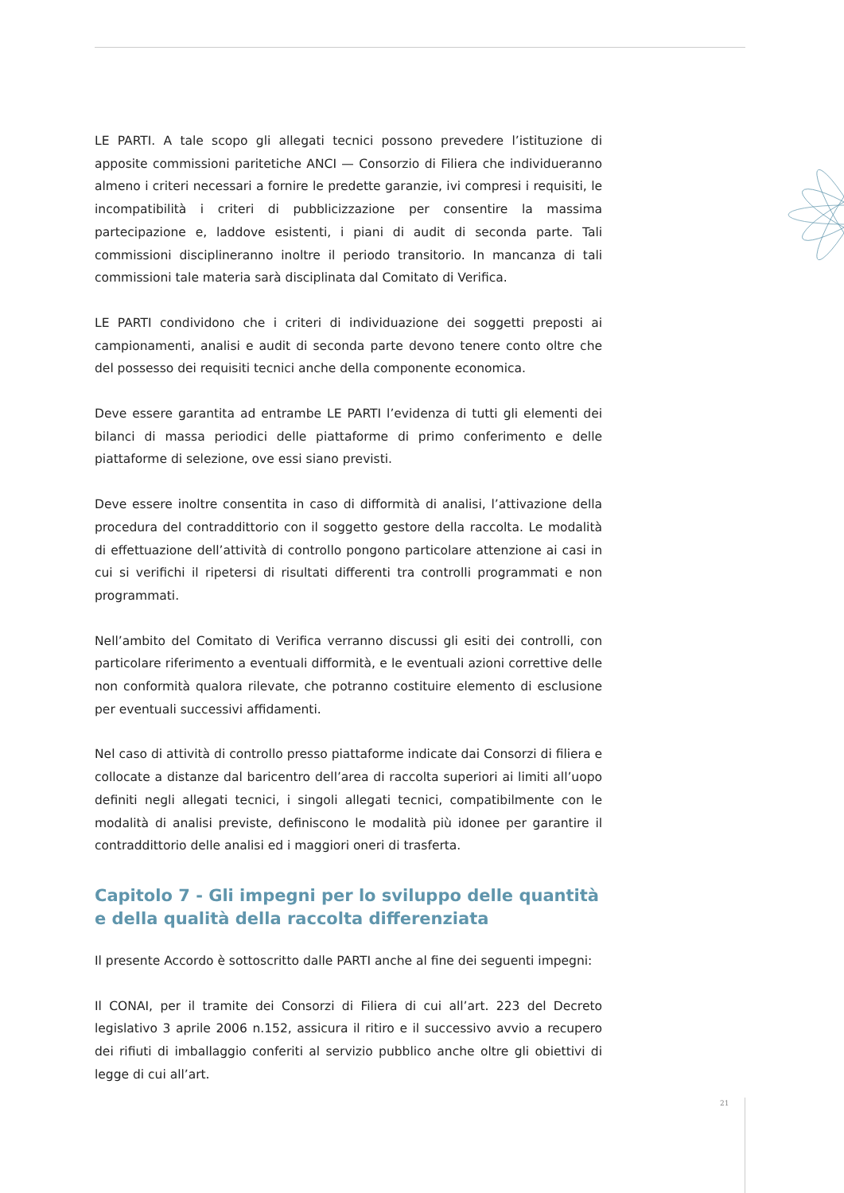LE PARTI. A tale scopo gli allegati tecnici possono prevedere l’istituzione di apposite commissioni paritetiche ANCI — Consorzio di Filiera che individueranno almeno i criteri necessari a fornire le predette garanzie, ivi compresi i requisiti, le incompatibilità i criteri di pubblicizzazione per consentire la massima partecipazione e, laddove esistenti, i piani di audit di seconda parte. Tali commissioni disciplineranno inoltre il periodo transitorio. In mancanza di tali commissioni tale materia sarà disciplinata dal Comitato di Verifica.
LE PARTI condividono che i criteri di individuazione dei soggetti preposti ai campionamenti, analisi e audit di seconda parte devono tenere conto oltre che del possesso dei requisiti tecnici anche della componente economica.
Deve essere garantita ad entrambe LE PARTI l’evidenza di tutti gli elementi dei bilanci di massa periodici delle piattaforme di primo conferimento e delle piattaforme di selezione, ove essi siano previsti.
Deve essere inoltre consentita in caso di difformità di analisi, l’attivazione della procedura del contraddittorio con il soggetto gestore della raccolta. Le modalità di effettuazione dell’attività di controllo pongono particolare attenzione ai casi in cui si verifichi il ripetersi di risultati differenti tra controlli programmati e non programmati.
Nell’ambito del Comitato di Verifica verranno discussi gli esiti dei controlli, con particolare riferimento a eventuali difformità, e le eventuali azioni correttive delle non conformità qualora rilevate, che potranno costituire elemento di esclusione per eventuali successivi affidamenti.
Nel caso di attività di controllo presso piattaforme indicate dai Consorzi di filiera e collocate a distanze dal baricentro dell’area di raccolta superiori ai limiti all’uopo definiti negli allegati tecnici, i singoli allegati tecnici, compatibilmente con le modalità di analisi previste, definiscono le modalità più idonee per garantire il contraddittorio delle analisi ed i maggiori oneri di trasferta.
Capitolo 7 - Gli impegni per lo sviluppo delle quantità e della qualità della raccolta differenziata
Il presente Accordo è sottoscritto dalle PARTI anche al fine dei seguenti impegni:
Il CONAI, per il tramite dei Consorzi di Filiera di cui all’art. 223 del Decreto legislativo 3 aprile 2006 n.152, assicura il ritiro e il successivo avvio a recupero dei rifiuti di imballaggio conferiti al servizio pubblico anche oltre gli obiettivi di legge di cui all’art.
21